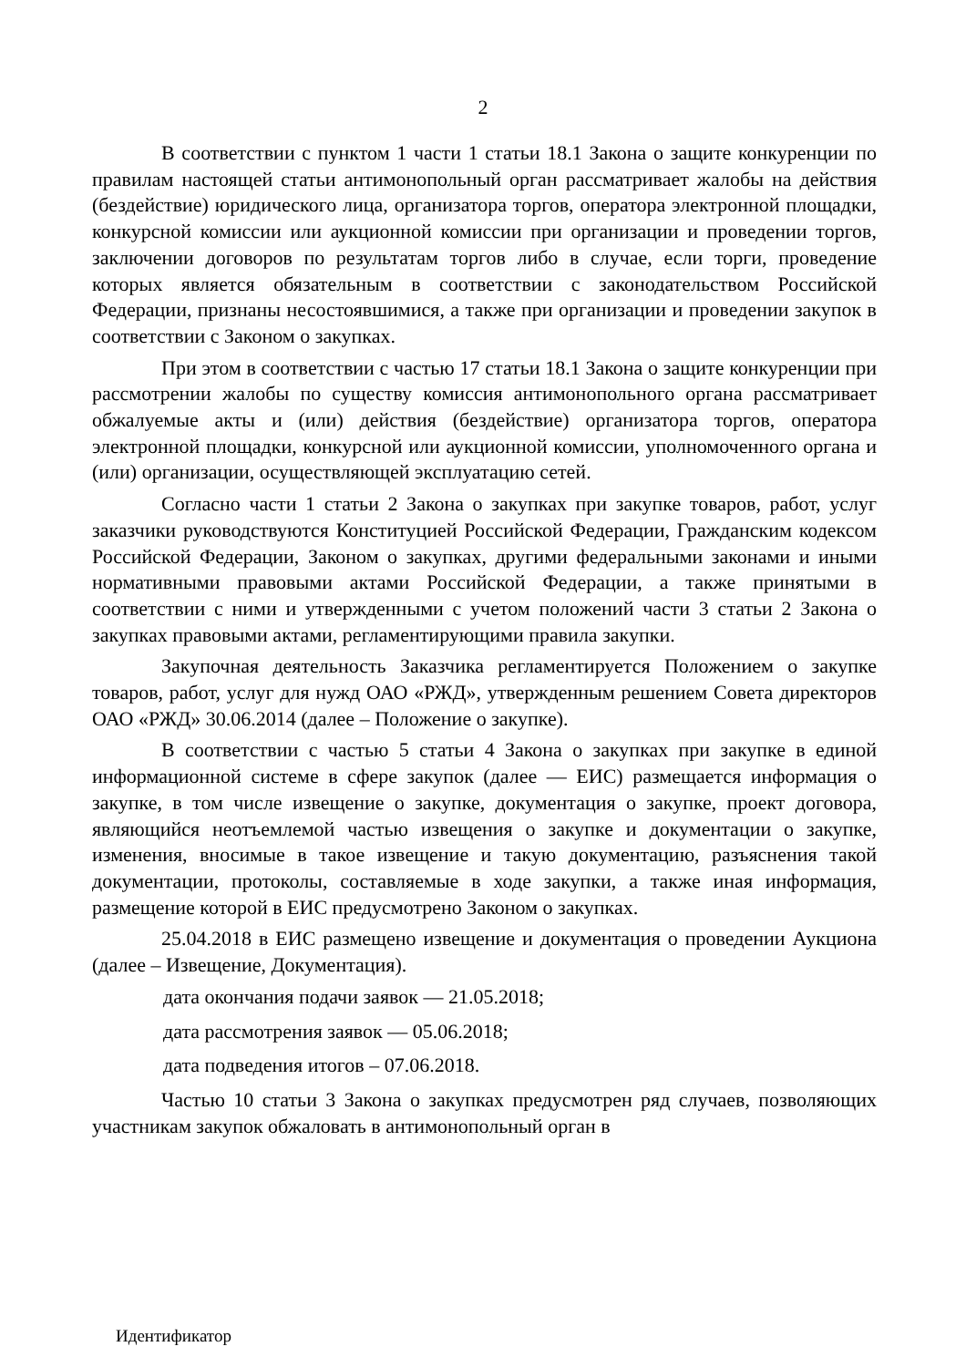2
В соответствии с пунктом 1 части 1 статьи 18.1 Закона о защите конкуренции по правилам настоящей статьи антимонопольный орган рассматривает жалобы на действия (бездействие) юридического лица, организатора торгов, оператора электронной площадки, конкурсной комиссии или аукционной комиссии при организации и проведении торгов, заключении договоров по результатам торгов либо в случае, если торги, проведение которых является обязательным в соответствии с законодательством Российской Федерации, признаны несостоявшимися, а также при организации и проведении закупок в соответствии с Законом о закупках.
При этом в соответствии с частью 17 статьи 18.1 Закона о защите конкуренции при рассмотрении жалобы по существу комиссия антимонопольного органа рассматривает обжалуемые акты и (или) действия (бездействие) организатора торгов, оператора электронной площадки, конкурсной или аукционной комиссии, уполномоченного органа и (или) организации, осуществляющей эксплуатацию сетей.
Согласно части 1 статьи 2 Закона о закупках при закупке товаров, работ, услуг заказчики руководствуются Конституцией Российской Федерации, Гражданским кодексом Российской Федерации, Законом о закупках, другими федеральными законами и иными нормативными правовыми актами Российской Федерации, а также принятыми в соответствии с ними и утвержденными с учетом положений части 3 статьи 2 Закона о закупках правовыми актами, регламентирующими правила закупки.
Закупочная деятельность Заказчика регламентируется Положением о закупке товаров, работ, услуг для нужд ОАО «РЖД», утвержденным решением Совета директоров ОАО «РЖД» 30.06.2014 (далее – Положение о закупке).
В соответствии с частью 5 статьи 4 Закона о закупках при закупке в единой информационной системе в сфере закупок (далее — ЕИС) размещается информация о закупке, в том числе извещение о закупке, документация о закупке, проект договора, являющийся неотъемлемой частью извещения о закупке и документации о закупке, изменения, вносимые в такое извещение и такую документацию, разъяснения такой документации, протоколы, составляемые в ходе закупки, а также иная информация, размещение которой в ЕИС предусмотрено Законом о закупках.
25.04.2018 в ЕИС размещено извещение и документация о проведении Аукциона (далее – Извещение, Документация).
дата окончания подачи заявок — 21.05.2018;
дата рассмотрения заявок — 05.06.2018;
дата подведения итогов – 07.06.2018.
Частью 10 статьи 3 Закона о закупках предусмотрен ряд случаев, позволяющих участникам закупок обжаловать в антимонопольный орган в
Идентификатор